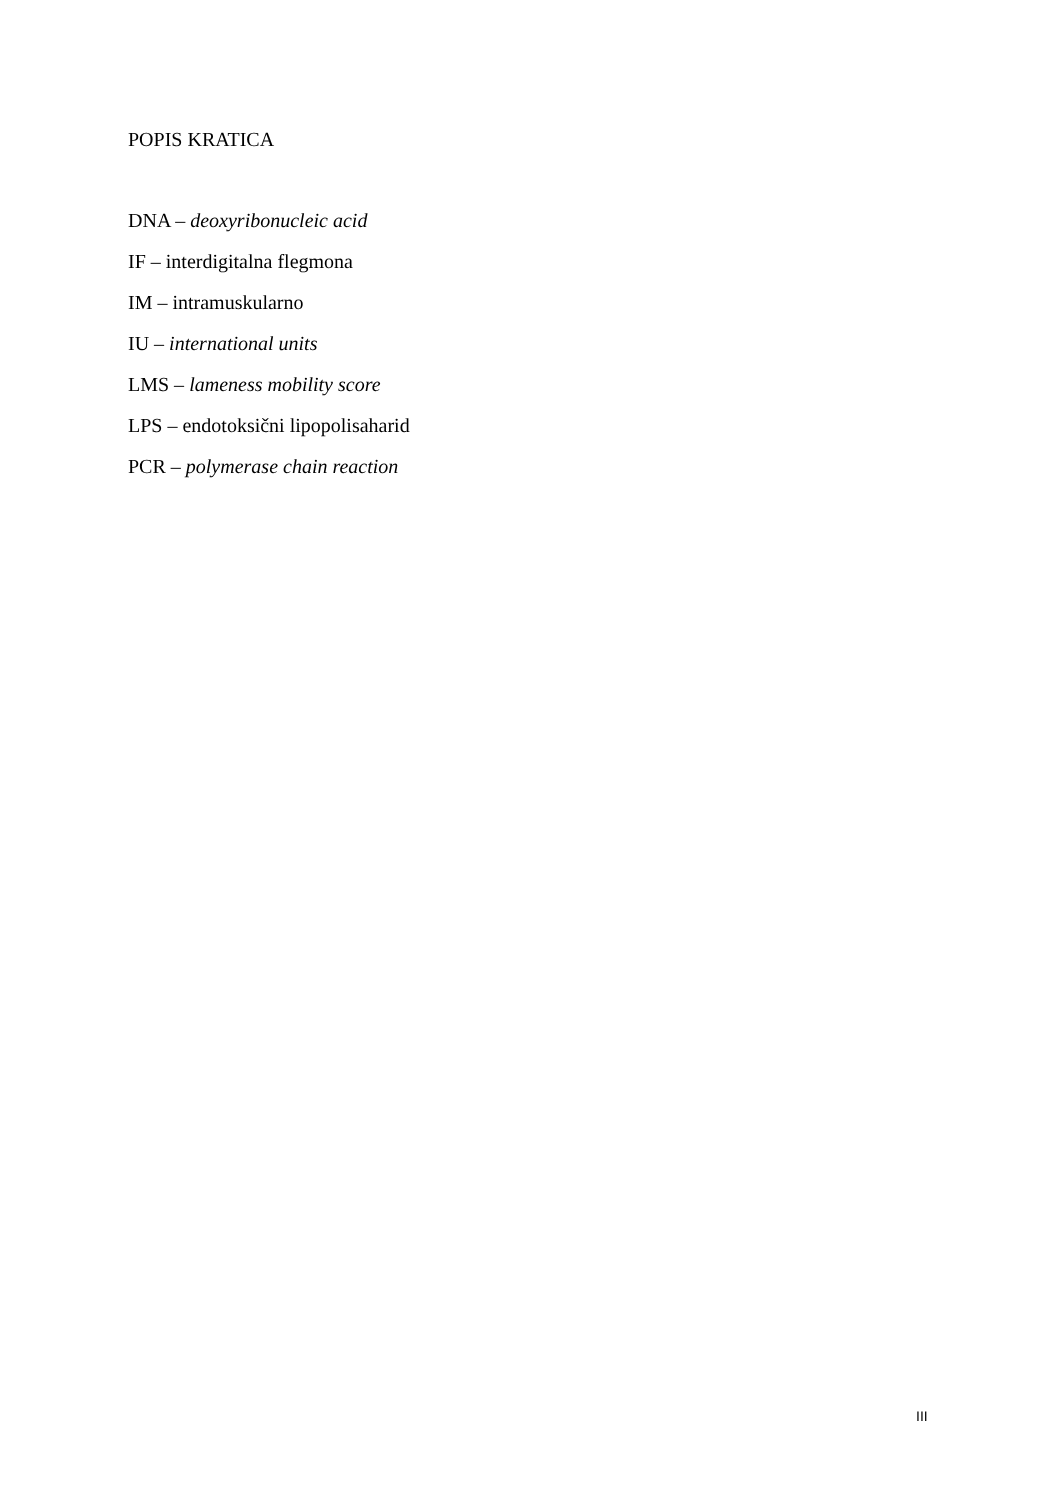POPIS KRATICA
DNA – deoxyribonucleic acid
IF – interdigitalna flegmona
IM – intramuskularno
IU – international units
LMS – lameness mobility score
LPS – endotoksični lipopolisaharid
PCR – polymerase chain reaction
III